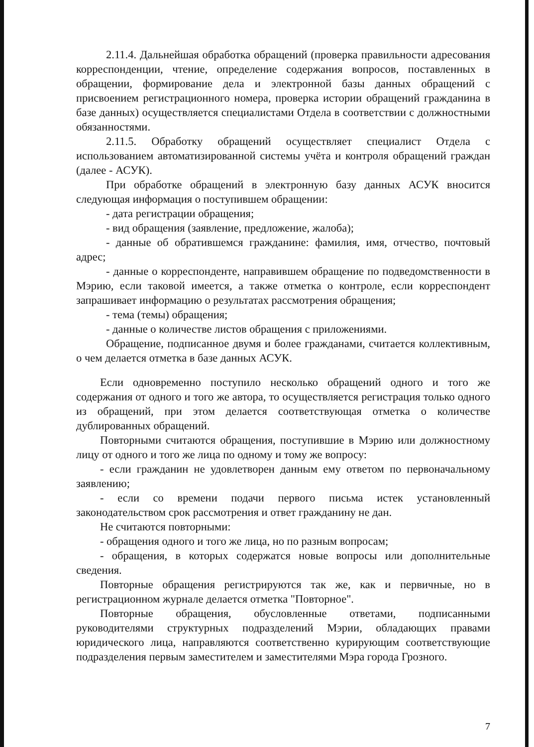2.11.4. Дальнейшая обработка обращений (проверка правильности адресования корреспонденции, чтение, определение содержания вопросов, поставленных в обращении, формирование дела и электронной базы данных обращений с присвоением регистрационного номера, проверка истории обращений гражданина в базе данных) осуществляется специалистами Отдела в соответствии с должностными обязанностями.
2.11.5. Обработку обращений осуществляет специалист Отдела с использованием автоматизированной системы учёта и контроля обращений граждан (далее - АСУК).
При обработке обращений в электронную базу данных АСУК вносится следующая информация о поступившем обращении:
- дата регистрации обращения;
- вид обращения (заявление, предложение, жалоба);
- данные об обратившемся гражданине: фамилия, имя, отчество, почтовый адрес;
- данные о корреспонденте, направившем обращение по подведомственности в Мэрию, если таковой имеется, а также отметка о контроле, если корреспондент запрашивает информацию о результатах рассмотрения обращения;
- тема (темы) обращения;
- данные о количестве листов обращения с приложениями.
Обращение, подписанное двумя и более гражданами, считается коллективным, о чем делается отметка в базе данных АСУК.
Если одновременно поступило несколько обращений одного и того же содержания от одного и того же автора, то осуществляется регистрация только одного из обращений, при этом делается соответствующая отметка о количестве дублированных обращений.
Повторными считаются обращения, поступившие в Мэрию или должностному лицу от одного и того же лица по одному и тому же вопросу:
- если гражданин не удовлетворен данным ему ответом по первоначальному заявлению;
- если со времени подачи первого письма истек установленный законодательством срок рассмотрения и ответ гражданину не дан.
Не считаются повторными:
- обращения одного и того же лица, но по разным вопросам;
- обращения, в которых содержатся новые вопросы или дополнительные сведения.
Повторные обращения регистрируются так же, как и первичные, но в регистрационном журнале делается отметка "Повторное".
Повторные обращения, обусловленные ответами, подписанными руководителями структурных подразделений Мэрии, обладающих правами юридического лица, направляются соответственно курирующим соответствующие подразделения первым заместителем и заместителями Мэра города Грозного.
7